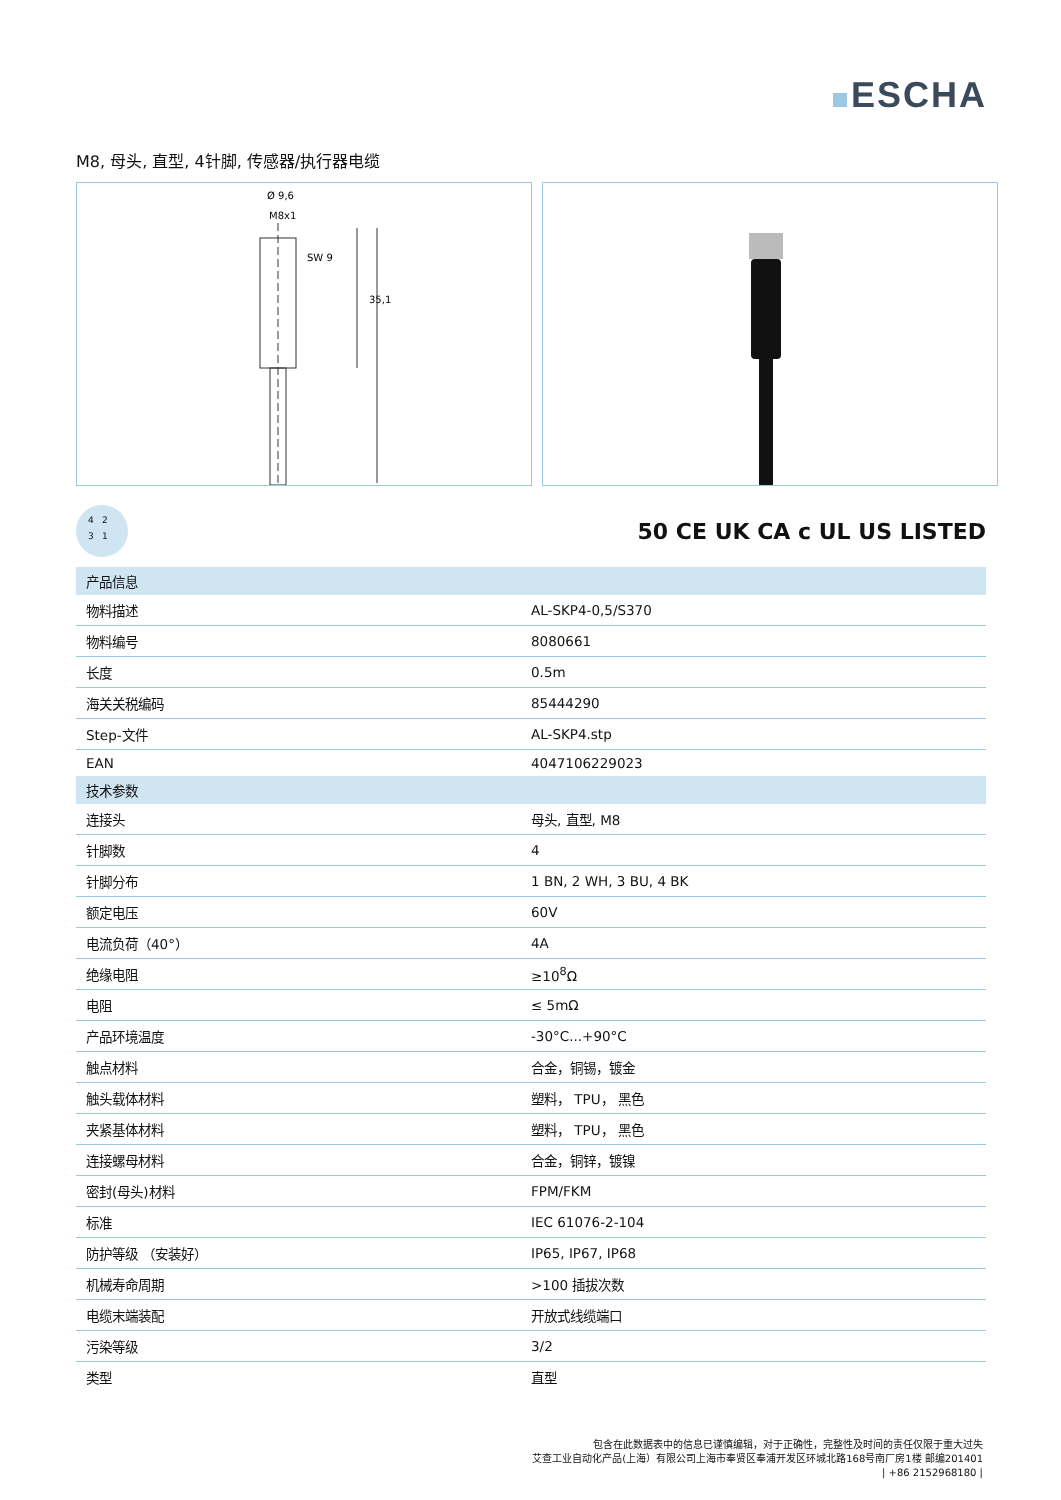ESCHA
M8, 母头, 直型, 4针脚, 传感器/执行器电缆
Ø 9,6
M8x1
SW 9
35,1
4231
50 CE UK CA c UL US LISTED
| 产品信息 | |
| --- | --- |
| 物料描述 | AL-SKP4-0,5/S370 |
| 物料编号 | 8080661 |
| 长度 | 0.5m |
| 海关关税编码 | 85444290 |
| Step-文件 | AL-SKP4.stp |
| EAN | 4047106229023 |
| 技术参数 | |
| 连接头 | 母头, 直型, M8 |
| 针脚数 | 4 |
| 针脚分布 | 1 BN, 2 WH, 3 BU, 4 BK |
| 额定电压 | 60V |
| 电流负荷（40°） | 4A |
| 绝缘电阻 | ≥10<sup>8</sup>Ω |
| 电阻 | ≤ 5mΩ |
| 产品环境温度 | -30°C...+90°C |
| 触点材料 | 合金，铜锡，镀金 |
| 触头载体材料 | 塑料， TPU， 黑色 |
| 夹紧基体材料 | 塑料， TPU， 黑色 |
| 连接螺母材料 | 合金，铜锌，镀镍 |
| 密封(母头)材料 | FPM/FKM |
| 标准 | IEC 61076-2-104 |
| 防护等级 （安装好） | IP65, IP67, IP68 |
| 机械寿命周期 | >100 插拔次数 |
| 电缆末端装配 | 开放式线缆端口 |
| 污染等级 | 3/2 |
| 类型 | 直型 |
包含在此数据表中的信息已谨慎编辑，对于正确性，完整性及时间的责任仅限于重大过失
艾查工业自动化产品(上海）有限公司上海市奉贤区奉浦开发区环城北路168号南厂房1楼 邮编201401
| +86 2152968180 |